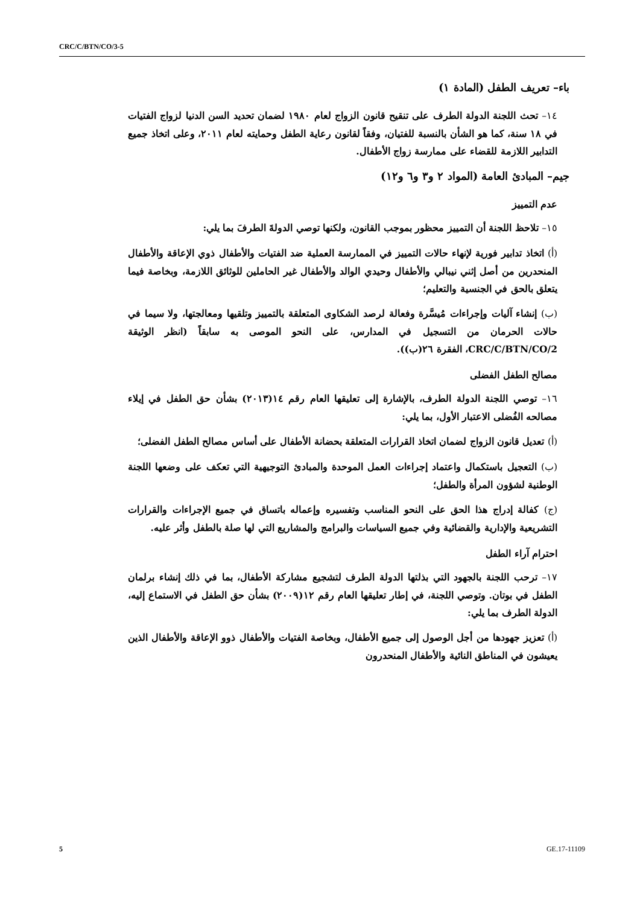CRC/C/BTN/CO/3-5
باء– تعريف الطفل (المادة ١)
١٤– تحث اللجنة الدولة الطرف على تنقيح قانون الزواج لعام ١٩٨٠ لضمان تحديد السن الدنيا لزواج الفتيات في ١٨ سنة، كما هو الشأن بالنسبة للفتيان، وفقاً لقانون رعاية الطفل وحمايته لعام ٢٠١١، وعلى اتخاذ جميع التدابير اللازمة للقضاء على ممارسة زواج الأطفال.
جيم– المبادئ العامة (المواد ٢ و٣ و٦ و١٢)
عدم التمييز
١٥– تلاحظ اللجنة أن التمييز محظور بموجب القانون، ولكنها توصي الدولةَ الطرفَ بما يلي:
(أ) اتخاذ تدابير فورية لإنهاء حالات التمييز في الممارسة العملية ضد الفتيات والأطفال ذوي الإعاقة والأطفال المنحدرين من أصل إثني نيبالي والأطفال وحيدي الوالد والأطفال غير الحاملين للوثائق اللازمة، وبخاصة فيما يتعلق بالحق في الجنسية والتعليم؛
(ب) إنشاء آليات وإجراءات مُيسَّرة وفعالة لرصد الشكاوى المتعلقة بالتمييز وتلقيها ومعالجتها، ولا سيما في حالات الحرمان من التسجيل في المدارس، على النحو الموصى به سابقاً (انظر الوثيقة CRC/C/BTN/CO/2، الفقرة ٢٦(ب)).
مصالح الطفل الفضلى
١٦– توصي اللجنة الدولة الطرف، بالإشارة إلى تعليقها العام رقم ١٤(٢٠١٣) بشأن حق الطفل في إيلاء مصالحه الفُضلى الاعتبار الأول، بما يلي:
(أ) تعديل قانون الزواج لضمان اتخاذ القرارات المتعلقة بحضانة الأطفال على أساس مصالح الطفل الفضلى؛
(ب) التعجيل باستكمال واعتماد إجراءات العمل الموحدة والمبادئ التوجيهية التي تعكف على وضعها اللجنة الوطنية لشؤون المرأة والطفل؛
(ج) كفالة إدراج هذا الحق على النحو المناسب وتفسيره وإعماله باتساق في جميع الإجراءات والقرارات التشريعية والإدارية والقضائية وفي جميع السياسات والبرامج والمشاريع التي لها صلة بالطفل وأثر عليه.
احترام آراء الطفل
١٧– ترحب اللجنة بالجهود التي بذلتها الدولة الطرف لتشجيع مشاركة الأطفال، بما في ذلك إنشاء برلمان الطفل في بوتان. وتوصي اللجنة، في إطار تعليقها العام رقم ١٢(٢٠٠٩) بشأن حق الطفل في الاستماع إليه، الدولة الطرف بما يلي:
(أ) تعزيز جهودها من أجل الوصول إلى جميع الأطفال، وبخاصة الفتيات والأطفال ذوو الإعاقة والأطفال الذين يعيشون في المناطق النائية والأطفال المنحدرون
5 GE.17-11109